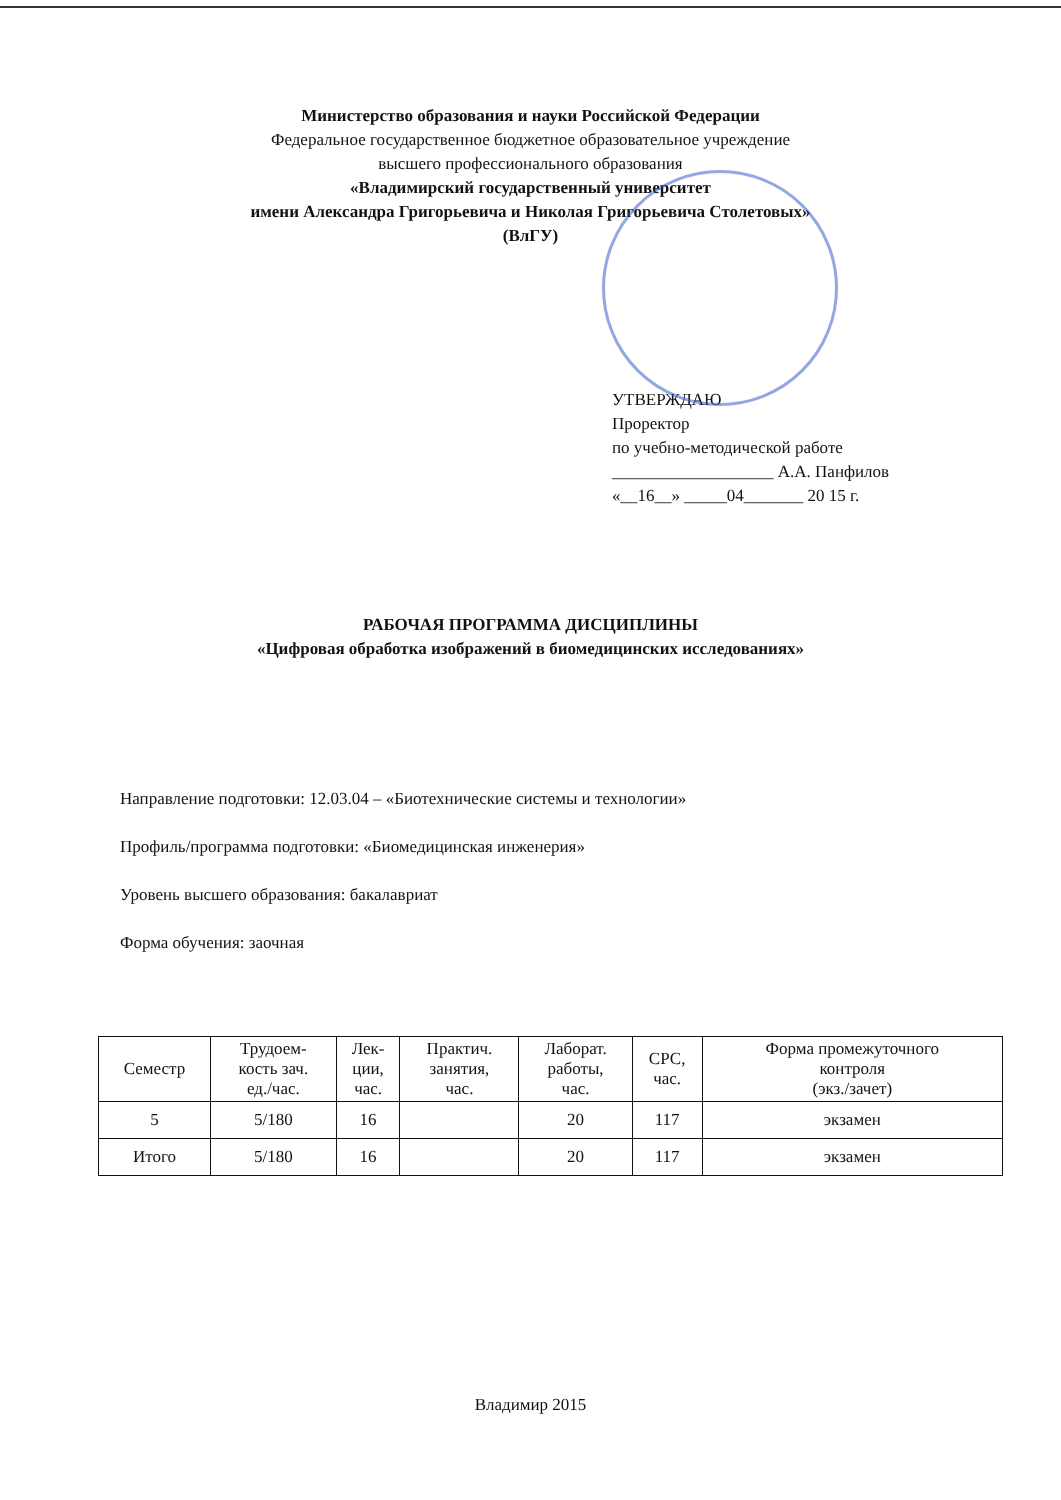Министерство образования и науки Российской Федерации
Федеральное государственное бюджетное образовательное учреждение
высшего профессионального образования
«Владимирский государственный университет
имени Александра Григорьевича и Николая Григорьевича Столетовых»
(ВлГУ)
УТВЕРЖДАЮ
Проректор
по учебно-методической работе
___________________ А.А. Панфилов
«__16__» _____04_______ 20 15 г.
РАБОЧАЯ ПРОГРАММА ДИСЦИПЛИНЫ
«Цифровая обработка изображений в биомедицинских исследованиях»
Направление подготовки: 12.03.04 – «Биотехнические системы и технологии»
Профиль/программа подготовки: «Биомедицинская инженерия»
Уровень высшего образования: бакалавриат
Форма обучения: заочная
| Семестр | Трудоем- кость зач. ед./час. | Лек- ции, час. | Практич. занятия, час. | Лаборат. работы, час. | СРС, час. | Форма промежуточного контроля (экз./зачет) |
| --- | --- | --- | --- | --- | --- | --- |
| 5 | 5/180 | 16 | | 20 | 117 | экзамен |
| Итого | 5/180 | 16 | | 20 | 117 | экзамен |
Владимир 2015